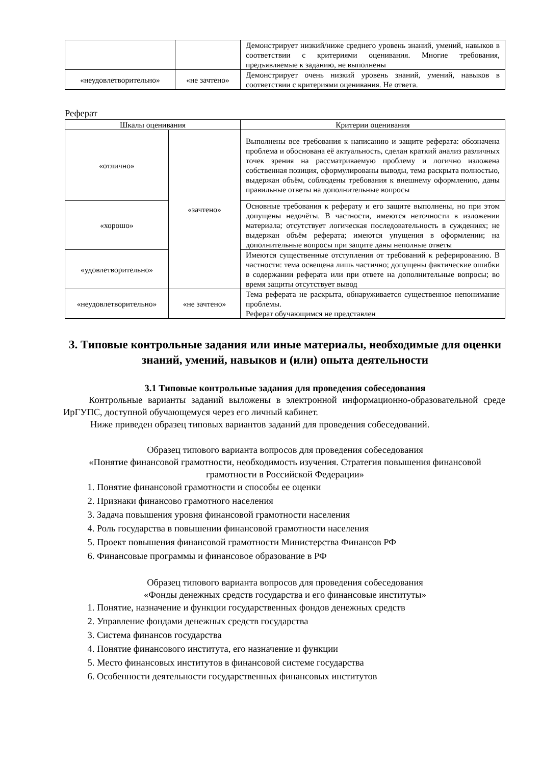| | | Демонстрирует низкий/ниже среднего уровень знаний, умений, навыков в соответствии с критериями оценивания. Многие требования, предъявляемые к заданию, не выполнены |
| «неудовлетворительно» | «не зачтено» | Демонстрирует очень низкий уровень знаний, умений, навыков в соответствии с критериями оценивания. Не ответа. |
Реферат
| Шкалы оценивания | | Критерии оценивания |
| --- | --- | --- |
| «отлично» | «зачтено» | Выполнены все требования к написанию и защите реферата: обозначена проблема и обоснована её актуальность, сделан краткий анализ различных точек зрения на рассматриваемую проблему и логично изложена собственная позиция, сформулированы выводы, тема раскрыта полностью, выдержан объём, соблюдены требования к внешнему оформлению, даны правильные ответы на дополнительные вопросы |
| «хорошо» | | Основные требования к реферату и его защите выполнены, но при этом допущены недочёты. В частности, имеются неточности в изложении материала; отсутствует логическая последовательность в суждениях; не выдержан объём реферата; имеются упущения в оформлении; на дополнительные вопросы при защите даны неполные ответы |
| «удовлетворительно» | | Имеются существенные отступления от требований к реферированию. В частности: тема освещена лишь частично; допущены фактические ошибки в содержании реферата или при ответе на дополнительные вопросы; во время защиты отсутствует вывод |
| «неудовлетворительно» | «не зачтено» | Тема реферата не раскрыта, обнаруживается существенное непонимание проблемы. Реферат обучающимся не представлен |
3. Типовые контрольные задания или иные материалы, необходимые для оценки знаний, умений, навыков и (или) опыта деятельности
3.1 Типовые контрольные задания для проведения собеседования
Контрольные варианты заданий выложены в электронной информационно-образовательной среде ИрГУПС, доступной обучающемуся через его личный кабинет.
Ниже приведен образец типовых вариантов заданий для проведения собеседований.
Образец типового варианта вопросов для проведения собеседования
«Понятие финансовой грамотности, необходимость изучения. Стратегия повышения финансовой грамотности в Российской Федерации»
1. Понятие финансовой грамотности и способы ее оценки
2. Признаки финансово грамотного населения
3. Задача повышения уровня финансовой грамотности населения
4. Роль государства в повышении финансовой грамотности населения
5. Проект повышения финансовой грамотности Министерства Финансов РФ
6. Финансовые программы и финансовое образование в РФ
Образец типового варианта вопросов для проведения собеседования
«Фонды денежных средств государства и его финансовые институты»
1. Понятие, назначение и функции государственных фондов денежных средств
2. Управление фондами денежных средств государства
3. Система финансов государства
4. Понятие финансового института, его назначение и функции
5. Место финансовых институтов в финансовой системе государства
6. Особенности деятельности государственных финансовых институтов